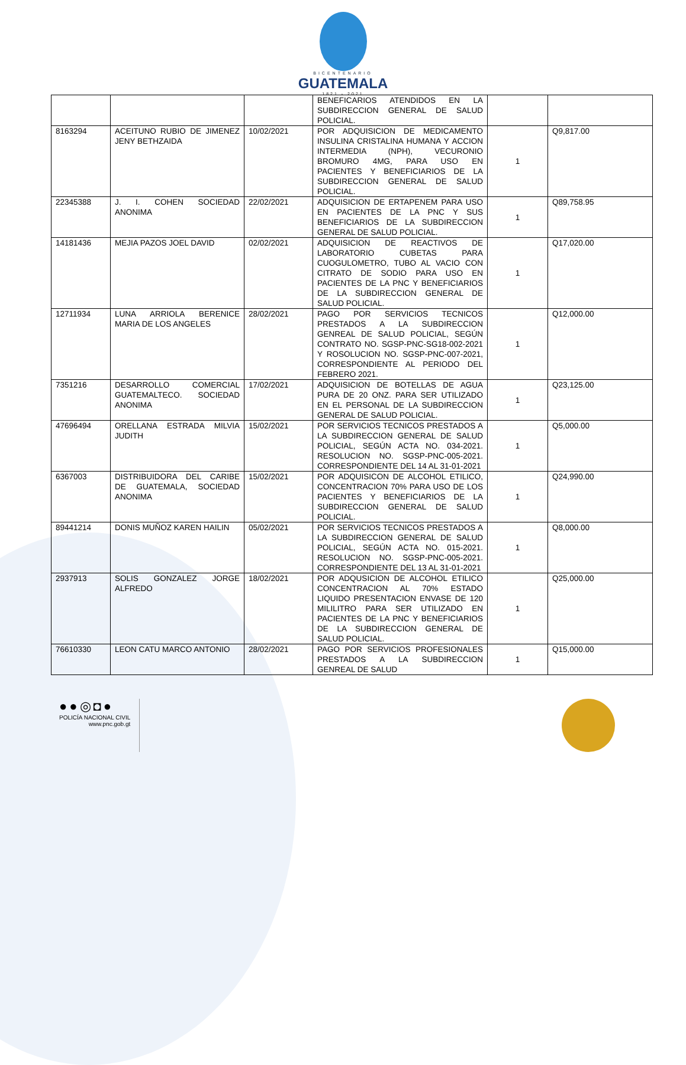BICENTENARIO
GUATEMALA
1821 - 2021
| | | | BENEFICARIOS ATENDIDOS EN LA SUBDIRECCION GENERAL DE SALUD POLICIAL. | | |
| 8163294 | ACEITUNO RUBIO DE JIMENEZ JENY BETHZAIDA | 10/02/2021 | POR ADQUISICION DE MEDICAMENTO INSULINA CRISTALINA HUMANA Y ACCION INTERMEDIA (NPH), VECURONIO BROMURO 4MG, PARA USO EN PACIENTES Y BENEFICIARIOS DE LA SUBDIRECCION GENERAL DE SALUD POLICIAL. | 1 | Q9,817.00 |
| 22345388 | J. I. COHEN SOCIEDAD ANONIMA | 22/02/2021 | ADQUISICION DE ERTAPENEM PARA USO EN PACIENTES DE LA PNC Y SUS BENEFICIARIOS DE LA SUBDIRECCION GENERAL DE SALUD POLICIAL. | 1 | Q89,758.95 |
| 14181436 | MEJIA PAZOS JOEL DAVID | 02/02/2021 | ADQUISICION DE REACTIVOS DE LABORATORIO CUBETAS PARA CUOGULOMETRO, TUBO AL VACIO CON CITRATO DE SODIO PARA USO EN PACIENTES DE LA PNC Y BENEFICIARIOS DE LA SUBDIRECCION GENERAL DE SALUD POLICIAL. | 1 | Q17,020.00 |
| 12711934 | LUNA ARRIOLA BERENICE MARIA DE LOS ANGELES | 28/02/2021 | PAGO POR SERVICIOS TECNICOS PRESTADOS A LA SUBDIRECCION GENREAL DE SALUD POLICIAL, SEGÚN CONTRATO NO. SGSP-PNC-SG18-002-2021 Y ROSOLUCION NO. SGSP-PNC-007-2021, CORRESPONDIENTE AL PERIODO DEL FEBRERO 2021. | 1 | Q12,000.00 |
| 7351216 | DESARROLLO COMERCIAL GUATEMALTECO. SOCIEDAD ANONIMA | 17/02/2021 | ADQUISICION DE BOTELLAS DE AGUA PURA DE 20 ONZ. PARA SER UTILIZADO EN EL PERSONAL DE LA SUBDIRECCION GENERAL DE SALUD POLICIAL. | 1 | Q23,125.00 |
| 47696494 | ORELLANA ESTRADA MILVIA JUDITH | 15/02/2021 | POR SERVICIOS TECNICOS PRESTADOS A LA SUBDIRECCION GENERAL DE SALUD POLICIAL, SEGÚN ACTA NO. 034-2021. RESOLUCION NO. SGSP-PNC-005-2021. CORRESPONDIENTE DEL 14 AL 31-01-2021 | 1 | Q5,000.00 |
| 6367003 | DISTRIBUIDORA DEL CARIBE DE GUATEMALA, SOCIEDAD ANONIMA | 15/02/2021 | POR ADQUISICON DE ALCOHOL ETILICO, CONCENTRACION 70% PARA USO DE LOS PACIENTES Y BENEFICIARIOS DE LA SUBDIRECCION GENERAL DE SALUD POLICIAL. | 1 | Q24,990.00 |
| 89441214 | DONIS MUÑOZ KAREN HAILIN | 05/02/2021 | POR SERVICIOS TECNICOS PRESTADOS A LA SUBDIRECCION GENERAL DE SALUD POLICIAL, SEGÚN ACTA NO. 015-2021. RESOLUCION NO. SGSP-PNC-005-2021. CORRESPONDIENTE DEL 13 AL 31-01-2021 | 1 | Q8,000.00 |
| 2937913 | SOLIS GONZALEZ JORGE ALFREDO | 18/02/2021 | POR ADQUSICION DE ALCOHOL ETILICO CONCENTRACION AL 70% ESTADO LIQUIDO PRESENTACION ENVASE DE 120 MILILITRO PARA SER UTILIZADO EN PACIENTES DE LA PNC Y BENEFICIARIOS DE LA SUBDIRECCION GENERAL DE SALUD POLICIAL. | 1 | Q25,000.00 |
| 76610330 | LEON CATU MARCO ANTONIO | 28/02/2021 | PAGO POR SERVICIOS PROFESIONALES PRESTADOS A LA SUBDIRECCION GENREAL DE SALUD | 1 | Q15,000.00 |
●●◎◘●
POLICÍA NACIONAL CIVIL
www.pnc.gob.gt